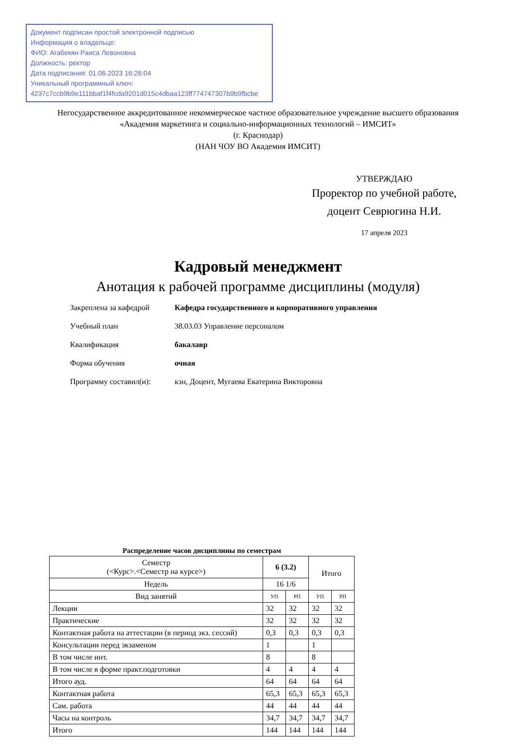Документ подписан простой электронной подписью
Информация о владельце:
ФИО: Агабекян Раиса Левоновна
Должность: ректор
Дата подписания: 01.06.2023 16:26:04
Уникальный программный ключ:
4237c7ccb9b9e111bbaf1f4fcda9201d015c4dbaa123ff774747307b9b9fbcbe
Негосударственное аккредитованное некоммерческое частное образовательное учреждение высшего образования
«Академия маркетинга и социально-информационных технологий – ИМСИТ»
(г. Краснодар)
(НАН ЧОУ ВО Академия ИМСИТ)
УТВЕРЖДАЮ
Проректор по учебной работе,
доцент Севрюгина Н.И.
17 апреля 2023
Кадровый менеджмент
Анотация к рабочей программе дисциплины (модуля)
Закреплена за кафедрой Кафедра государственного и корпоративного управления
Учебный план 38.03.03 Управление персоналом
Квалификация бакалавр
Форма обучения очная
Программу составил(и): кэн, Доцент, Мугаева Екатерина Викторовна
Распределение часов дисциплины по семестрам
| Семестр (<Курс>.<Семестр на курсе>) | 6 (3.2) | | Итого | |
| --- | --- | --- | --- | --- |
| Недель | 16 1/6 | | | |
| Вид занятий | УП | РП | УП | РП |
| Лекции | 32 | 32 | 32 | 32 |
| Практические | 32 | 32 | 32 | 32 |
| Контактная работа на аттестации (в период экз. сессий) | 0,3 | 0,3 | 0,3 | 0,3 |
| Консультации перед экзаменом | 1 | | 1 | |
| В том числе инт. | 8 | | 8 | |
| В том числе в форме практ.подготовки | 4 | 4 | 4 | 4 |
| Итого ауд. | 64 | 64 | 64 | 64 |
| Контактная работа | 65,3 | 65,3 | 65,3 | 65,3 |
| Сам. работа | 44 | 44 | 44 | 44 |
| Часы на контроль | 34,7 | 34,7 | 34,7 | 34,7 |
| Итого | 144 | 144 | 144 | 144 |